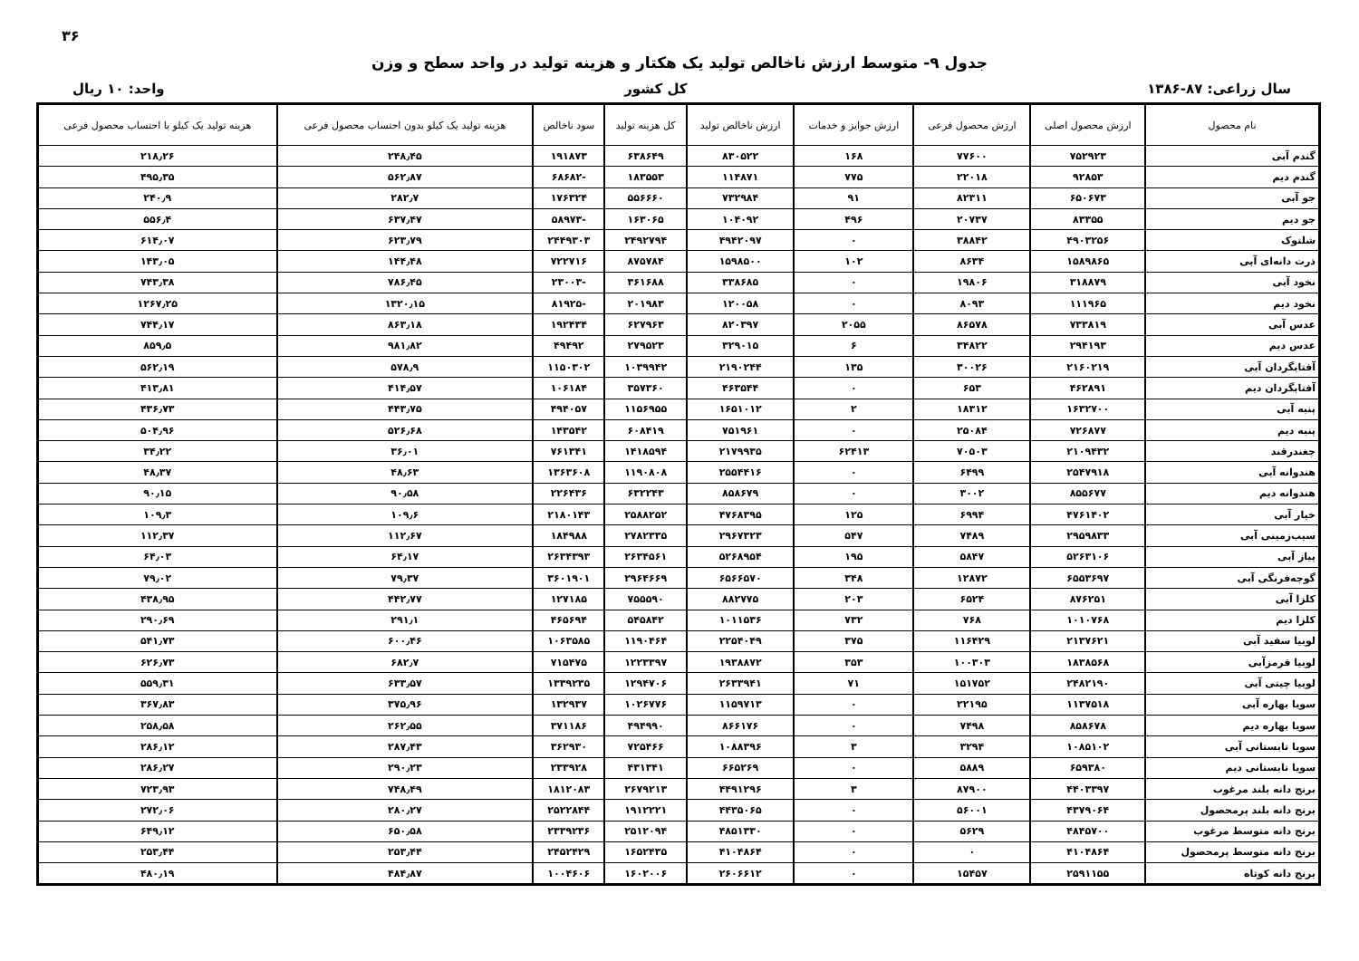۳۶
جدول ۹- متوسط ارزش ناخالص تولید یک هکتار و هزینه تولید در واحد سطح و وزن
سال زراعی: ۸۷-۱۳۸۶ کل کشور واحد: ۱۰ ریال
| نام محصول | ارزش محصول اصلی | ارزش محصول فرعی | ارزش جوایز و خدمات | ارزش ناخالص تولید | کل هزینه تولید | سود ناخالص | هزینه تولید یک کیلو بدون احتساب محصول فرعی | هزینه تولید یک کیلو با احتساب محصول فرعی |
| --- | --- | --- | --- | --- | --- | --- | --- | --- |
| گندم آبی | ۷۵۲۹۲۳ | ۷۷۶۰۰ | ۱۶۸ | ۸۳۰۵۲۲ | ۶۳۸۶۴۹ | ۱۹۱۸۷۳ | ۲۴۸٫۴۵ | ۲۱۸٫۲۶ |
| گندم دیم | ۹۲۸۵۳ | ۲۲۰۱۸ | ۷۷۵ | ۱۱۴۸۷۱ | ۱۸۳۵۵۳ | -۶۸۶۸۲ | ۵۶۲٫۸۷ | ۴۹۵٫۳۵ |
| جو آبی | ۶۵۰۶۷۳ | ۸۲۳۱۱ | ۹۱ | ۷۳۲۹۸۴ | ۵۵۶۶۶۰ | ۱۷۶۳۲۴ | ۲۸۲٫۷ | ۲۴۰٫۹ |
| جو دیم | ۸۳۳۵۵ | ۲۰۷۳۷ | ۴۹۶ | ۱۰۴۰۹۲ | ۱۶۳۰۶۵ | -۵۸۹۷۳ | ۶۳۷٫۴۷ | ۵۵۶٫۴ |
| شلتوک | ۴۹۰۳۲۵۶ | ۳۸۸۴۲ | ۰ | ۴۹۴۲۰۹۷ | ۲۴۹۲۷۹۴ | ۲۴۴۹۳۰۳ | ۶۲۳٫۷۹ | ۶۱۴٫۰۷ |
| ذرت دانه‌ای آبی | ۱۵۸۹۸۶۵ | ۸۶۳۴ | ۱۰۲ | ۱۵۹۸۵۰۰ | ۸۷۵۷۸۴ | ۷۲۲۷۱۶ | ۱۴۴٫۴۸ | ۱۴۳٫۰۵ |
| نخود آبی | ۳۱۸۸۷۹ | ۱۹۸۰۶ | ۰ | ۳۳۸۶۸۵ | ۳۶۱۶۸۸ | -۲۳۰۰۳ | ۷۸۶٫۴۵ | ۷۴۳٫۳۸ |
| نخود دیم | ۱۱۱۹۶۵ | ۸۰۹۳ | ۰ | ۱۲۰۰۵۸ | ۲۰۱۹۸۳ | -۸۱۹۲۵ | ۱۳۲۰٫۱۵ | ۱۲۶۷٫۲۵ |
| عدس آبی | ۷۳۳۸۱۹ | ۸۶۵۷۸ | ۲۰۵۵ | ۸۲۰۳۹۷ | ۶۲۷۹۶۳ | ۱۹۲۴۳۴ | ۸۶۳٫۱۸ | ۷۴۴٫۱۷ |
| عدس دیم | ۲۹۴۱۹۳ | ۳۴۸۲۲ | ۶ | ۳۲۹۰۱۵ | ۲۷۹۵۲۳ | ۴۹۴۹۲ | ۹۸۱٫۸۲ | ۸۵۹٫۵ |
| آفتابگردان آبی | ۲۱۶۰۲۱۹ | ۳۰۰۲۶ | ۱۳۵ | ۲۱۹۰۲۴۴ | ۱۰۳۹۹۴۲ | ۱۱۵۰۳۰۲ | ۵۷۸٫۹ | ۵۶۲٫۱۹ |
| آفتابگردان دیم | ۴۶۲۸۹۱ | ۶۵۳ | ۰ | ۴۶۳۵۴۴ | ۳۵۷۳۶۰ | ۱۰۶۱۸۴ | ۴۱۴٫۵۷ | ۴۱۳٫۸۱ |
| پنبه آبی | ۱۶۳۲۷۰۰ | ۱۸۳۱۲ | ۲ | ۱۶۵۱۰۱۲ | ۱۱۵۶۹۵۵ | ۴۹۴۰۵۷ | ۴۴۳٫۷۵ | ۴۳۶٫۷۳ |
| پنبه دیم | ۷۲۶۸۷۷ | ۲۵۰۸۴ | ۰ | ۷۵۱۹۶۱ | ۶۰۸۴۱۹ | ۱۴۳۵۴۲ | ۵۲۶٫۶۸ | ۵۰۴٫۹۶ |
| چغندرقند | ۲۱۰۹۴۳۲ | ۷۰۵۰۳ | ۶۲۴۱۳ | ۲۱۷۹۹۳۵ | ۱۴۱۸۵۹۴ | ۷۶۱۳۴۱ | ۳۶٫۰۱ | ۳۴٫۲۲ |
| هندوانه آبی | ۲۵۴۷۹۱۸ | ۶۴۹۹ | ۰ | ۲۵۵۴۴۱۶ | ۱۱۹۰۸۰۸ | ۱۳۶۳۶۰۸ | ۴۸٫۶۳ | ۴۸٫۳۷ |
| هندوانه دیم | ۸۵۵۶۷۷ | ۳۰۰۲ | ۰ | ۸۵۸۶۷۹ | ۶۳۲۲۴۳ | ۲۲۶۴۳۶ | ۹۰٫۵۸ | ۹۰٫۱۵ |
| خیار آبی | ۴۷۶۱۴۰۲ | ۶۹۹۴ | ۱۲۵ | ۴۷۶۸۳۹۵ | ۲۵۸۸۲۵۲ | ۲۱۸۰۱۴۳ | ۱۰۹٫۶ | ۱۰۹٫۳ |
| سیب‌زمینی آبی | ۲۹۵۹۸۳۳ | ۷۴۸۹ | ۵۴۷ | ۲۹۶۷۳۲۳ | ۲۷۸۲۳۳۵ | ۱۸۴۹۸۸ | ۱۱۲٫۶۷ | ۱۱۲٫۳۷ |
| پیاز آبی | ۵۲۶۳۱۰۶ | ۵۸۴۷ | ۱۹۵ | ۵۲۶۸۹۵۴ | ۲۶۳۴۵۶۱ | ۲۶۳۴۳۹۳ | ۶۴٫۱۷ | ۶۴٫۰۳ |
| گوجه‌فرنگی آبی | ۶۵۵۳۶۹۷ | ۱۲۸۷۲ | ۳۴۸ | ۶۵۶۶۵۷۰ | ۲۹۶۴۶۶۹ | ۳۶۰۱۹۰۱ | ۷۹٫۳۷ | ۷۹٫۰۲ |
| کلزا آبی | ۸۷۶۲۵۱ | ۶۵۲۴ | ۲۰۳ | ۸۸۲۷۷۵ | ۷۵۵۵۹۰ | ۱۲۷۱۸۵ | ۴۴۲٫۷۷ | ۴۳۸٫۹۵ |
| کلزا دیم | ۱۰۱۰۷۶۸ | ۷۶۸ | ۷۳۲ | ۱۰۱۱۵۳۶ | ۵۴۵۸۴۲ | ۴۶۵۶۹۴ | ۲۹۱٫۱ | ۲۹۰٫۶۹ |
| لوبیا سفید آبی | ۲۱۳۷۶۲۱ | ۱۱۶۴۲۹ | ۳۷۵ | ۲۲۵۴۰۴۹ | ۱۱۹۰۴۶۴ | ۱۰۶۳۵۸۵ | ۶۰۰٫۴۶ | ۵۴۱٫۷۳ |
| لوبیا قرمزآبی | ۱۸۳۸۵۶۸ | ۱۰۰۳۰۳ | ۳۵۳ | ۱۹۳۸۸۷۲ | ۱۲۲۳۳۹۷ | ۷۱۵۴۷۵ | ۶۸۲٫۷ | ۶۲۶٫۷۳ |
| لوبیا چیتی آبی | ۲۴۸۲۱۹۰ | ۱۵۱۷۵۲ | ۷۱ | ۲۶۳۳۹۴۱ | ۱۲۹۴۷۰۶ | ۱۳۳۹۲۳۵ | ۶۳۳٫۵۷ | ۵۵۹٫۳۱ |
| سویا بهاره آبی | ۱۱۳۷۵۱۸ | ۲۲۱۹۵ | ۰ | ۱۱۵۹۷۱۳ | ۱۰۲۶۷۷۶ | ۱۳۲۹۳۷ | ۳۷۵٫۹۶ | ۳۶۷٫۸۳ |
| سویا بهاره دیم | ۸۵۸۶۷۸ | ۷۴۹۸ | ۰ | ۸۶۶۱۷۶ | ۴۹۴۹۹۰ | ۳۷۱۱۸۶ | ۲۶۲٫۵۵ | ۲۵۸٫۵۸ |
| سویا تابستانی آبی | ۱۰۸۵۱۰۲ | ۳۲۹۴ | ۳ | ۱۰۸۸۳۹۶ | ۷۲۵۴۶۶ | ۳۶۲۹۳۰ | ۲۸۷٫۴۳ | ۲۸۶٫۱۲ |
| سویا تابستانی دیم | ۶۵۹۳۸۰ | ۵۸۸۹ | ۰ | ۶۶۵۲۶۹ | ۴۳۱۳۴۱ | ۲۳۳۹۲۸ | ۲۹۰٫۲۳ | ۲۸۶٫۲۷ |
| برنج دانه بلند مرغوب | ۴۴۰۳۳۹۷ | ۸۷۹۰۰ | ۳ | ۴۴۹۱۲۹۶ | ۲۶۷۹۲۱۳ | ۱۸۱۲۰۸۳ | ۷۴۸٫۴۹ | ۷۲۳٫۹۳ |
| برنج دانه بلند پرمحصول | ۴۳۷۹۰۶۴ | ۵۶۰۰۱ | ۰ | ۴۴۳۵۰۶۵ | ۱۹۱۲۲۲۱ | ۲۵۲۲۸۴۴ | ۲۸۰٫۲۷ | ۲۷۲٫۰۶ |
| برنج دانه متوسط مرغوب | ۴۸۴۵۷۰۰ | ۵۶۲۹ | ۰ | ۴۸۵۱۳۳۰ | ۲۵۱۲۰۹۴ | ۲۳۳۹۲۳۶ | ۶۵۰٫۵۸ | ۶۴۹٫۱۲ |
| برنج دانه متوسط پرمحصول | ۴۱۰۴۸۶۴ | ۰ | ۰ | ۴۱۰۴۸۶۴ | ۱۶۵۲۴۳۵ | ۲۴۵۲۴۲۹ | ۲۵۳٫۴۴ | ۲۵۳٫۴۴ |
| برنج دانه کوتاه | ۲۵۹۱۱۵۵ | ۱۵۴۵۷ | ۰ | ۲۶۰۶۶۱۲ | ۱۶۰۲۰۰۶ | ۱۰۰۴۶۰۶ | ۴۸۴٫۸۷ | ۴۸۰٫۱۹ |